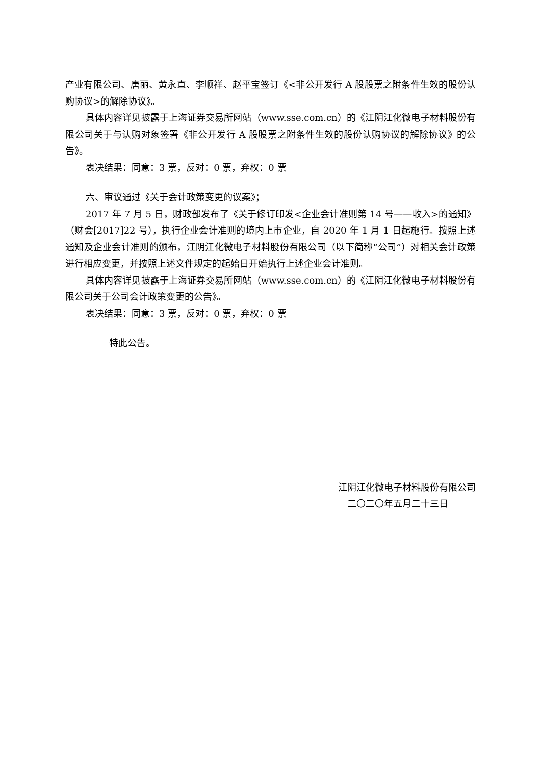产业有限公司、唐丽、黄永直、李顺祥、赵平宝签订《<非公开发行 A 股股票之附条件生效的股份认购协议>的解除协议》。
具体内容详见披露于上海证券交易所网站（www.sse.com.cn）的《江阴江化微电子材料股份有限公司关于与认购对象签署《非公开发行 A 股股票之附条件生效的股份认购协议的解除协议》的公告》。
表决结果：同意：3 票，反对：0 票，弃权：0 票
六、审议通过《关于会计政策变更的议案》；
2017 年 7 月 5 日，财政部发布了《关于修订印发<企业会计准则第 14 号——收入>的通知》（财会[2017]22 号），执行企业会计准则的境内上市企业，自 2020 年 1 月 1 日起施行。按照上述通知及企业会计准则的颁布，江阴江化微电子材料股份有限公司（以下简称“公司”）对相关会计政策进行相应变更，并按照上述文件规定的起始日开始执行上述企业会计准则。
具体内容详见披露于上海证券交易所网站（www.sse.com.cn）的《江阴江化微电子材料股份有限公司关于公司会计政策变更的公告》。
表决结果：同意：3 票，反对：0 票，弃权：0 票
特此公告。
江阴江化微电子材料股份有限公司
二〇二〇年五月二十三日